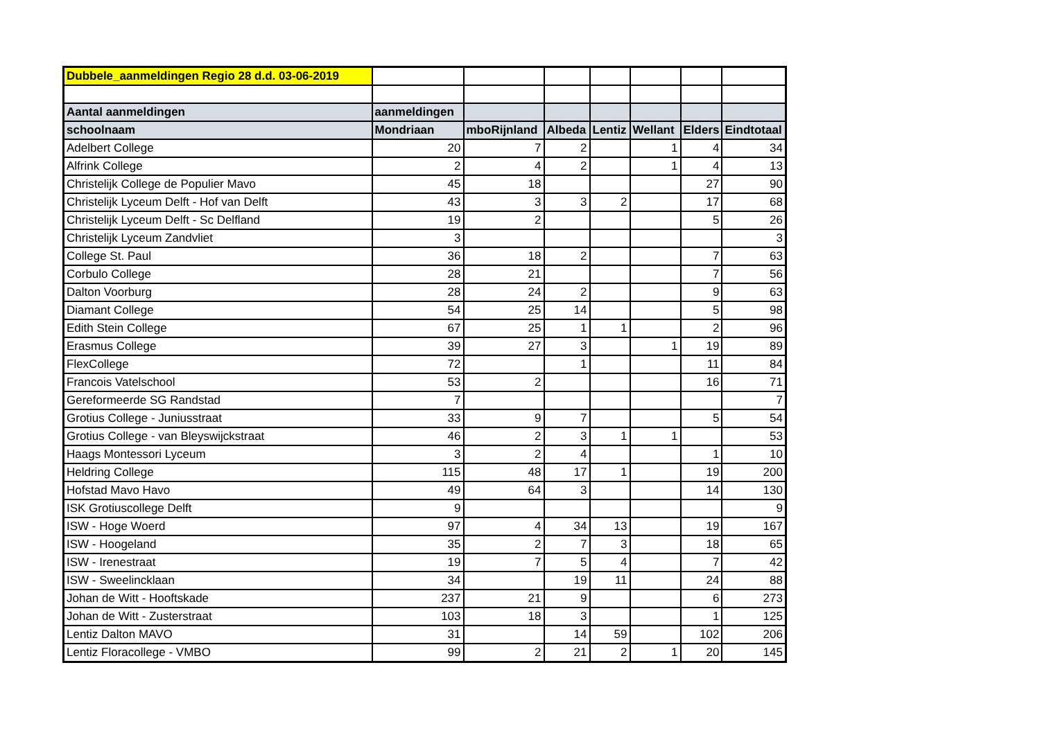| Dubbele_aanmeldingen Regio 28 d.d. 03-06-2019 | | | | | | | |
| Aantal aanmeldingen | aanmeldingen | | | | | | |
| schoolnaam | Mondriaan | mboRijnland | Albeda | Lentiz | Wellant | Elders | Eindtotaal |
| Adelbert College | 20 | 7 | 2 | | 1 | 4 | 34 |
| Alfrink College | 2 | 4 | 2 | | 1 | 4 | 13 |
| Christelijk College de Populier Mavo | 45 | 18 | | | | 27 | 90 |
| Christelijk Lyceum Delft - Hof van Delft | 43 | 3 | 3 | 2 | | 17 | 68 |
| Christelijk Lyceum Delft - Sc Delfland | 19 | 2 | | | | 5 | 26 |
| Christelijk Lyceum Zandvliet | 3 | | | | | | 3 |
| College St. Paul | 36 | 18 | 2 | | | 7 | 63 |
| Corbulo College | 28 | 21 | | | | 7 | 56 |
| Dalton Voorburg | 28 | 24 | 2 | | | 9 | 63 |
| Diamant College | 54 | 25 | 14 | | | 5 | 98 |
| Edith Stein College | 67 | 25 | 1 | 1 | | 2 | 96 |
| Erasmus College | 39 | 27 | 3 | | 1 | 19 | 89 |
| FlexCollege | 72 | | 1 | | | 11 | 84 |
| Francois Vatelschool | 53 | 2 | | | | 16 | 71 |
| Gereformeerde SG Randstad | 7 | | | | | | 7 |
| Grotius College - Juniusstraat | 33 | 9 | 7 | | | 5 | 54 |
| Grotius College - van Bleyswijckstraat | 46 | 2 | 3 | 1 | 1 | | 53 |
| Haags Montessori Lyceum | 3 | 2 | 4 | | | 1 | 10 |
| Heldring College | 115 | 48 | 17 | 1 | | 19 | 200 |
| Hofstad Mavo Havo | 49 | 64 | 3 | | | 14 | 130 |
| ISK Grotiuscollege Delft | 9 | | | | | | 9 |
| ISW - Hoge Woerd | 97 | 4 | 34 | 13 | | 19 | 167 |
| ISW - Hoogeland | 35 | 2 | 7 | 3 | | 18 | 65 |
| ISW - Irenestraat | 19 | 7 | 5 | 4 | | 7 | 42 |
| ISW - Sweelincklaan | 34 | | 19 | 11 | | 24 | 88 |
| Johan de Witt - Hooftskade | 237 | 21 | 9 | | | 6 | 273 |
| Johan de Witt - Zusterstraat | 103 | 18 | 3 | | | 1 | 125 |
| Lentiz Dalton MAVO | 31 | | 14 | 59 | | 102 | 206 |
| Lentiz Floracollege - VMBO | 99 | 2 | 21 | 2 | 1 | 20 | 145 |